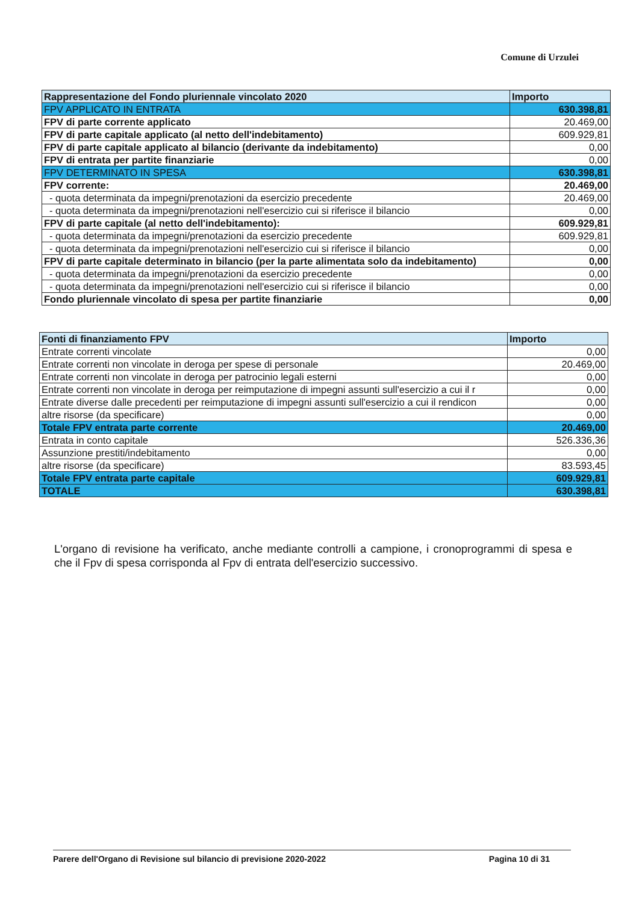Comune di Urzulei
| Rappresentazione del Fondo pluriennale vincolato 2020 | Importo |
| --- | --- |
| FPV APPLICATO IN ENTRATA | 630.398,81 |
| FPV di parte corrente applicato | 20.469,00 |
| FPV di parte capitale applicato (al netto dell'indebitamento) | 609.929,81 |
| FPV di parte capitale applicato al bilancio (derivante da indebitamento) | 0,00 |
| FPV di entrata per partite finanziarie | 0,00 |
| FPV DETERMINATO IN SPESA | 630.398,81 |
| FPV corrente: | 20.469,00 |
| - quota determinata da impegni/prenotazioni da esercizio precedente | 20.469,00 |
| - quota determinata da impegni/prenotazioni nell'esercizio cui si riferisce il bilancio | 0,00 |
| FPV di parte capitale (al netto dell'indebitamento): | 609.929,81 |
| - quota determinata da impegni/prenotazioni da esercizio precedente | 609.929,81 |
| - quota determinata da impegni/prenotazioni nell'esercizio cui si riferisce il bilancio | 0,00 |
| FPV di parte capitale determinato in bilancio (per la parte alimentata solo da indebitamento) | 0,00 |
| - quota determinata da impegni/prenotazioni da esercizio precedente | 0,00 |
| - quota determinata da impegni/prenotazioni nell'esercizio cui si riferisce il bilancio | 0,00 |
| Fondo pluriennale vincolato di spesa per partite finanziarie | 0,00 |
| Fonti di finanziamento FPV | Importo |
| --- | --- |
| Entrate correnti vincolate | 0,00 |
| Entrate correnti non vincolate in deroga per spese di personale | 20.469,00 |
| Entrate correnti non vincolate in deroga per patrocinio legali esterni | 0,00 |
| Entrate correnti non vincolate in deroga per reimputazione di impegni assunti sull'esercizio a cui il r | 0,00 |
| Entrate diverse dalle precedenti per reimputazione di impegni assunti sull'esercizio a cui il rendicon | 0,00 |
| altre risorse (da specificare) | 0,00 |
| Totale FPV entrata parte corrente | 20.469,00 |
| Entrata in conto capitale | 526.336,36 |
| Assunzione prestiti/indebitamento | 0,00 |
| altre risorse (da specificare) | 83.593,45 |
| Totale FPV entrata parte capitale | 609.929,81 |
| TOTALE | 630.398,81 |
L'organo di revisione ha verificato, anche mediante controlli a campione, i cronoprogrammi di spesa e che il Fpv di spesa corrisponda al Fpv di entrata dell'esercizio successivo.
Parere dell'Organo di Revisione sul bilancio di previsione 2020-2022 Pagina 10 di 31